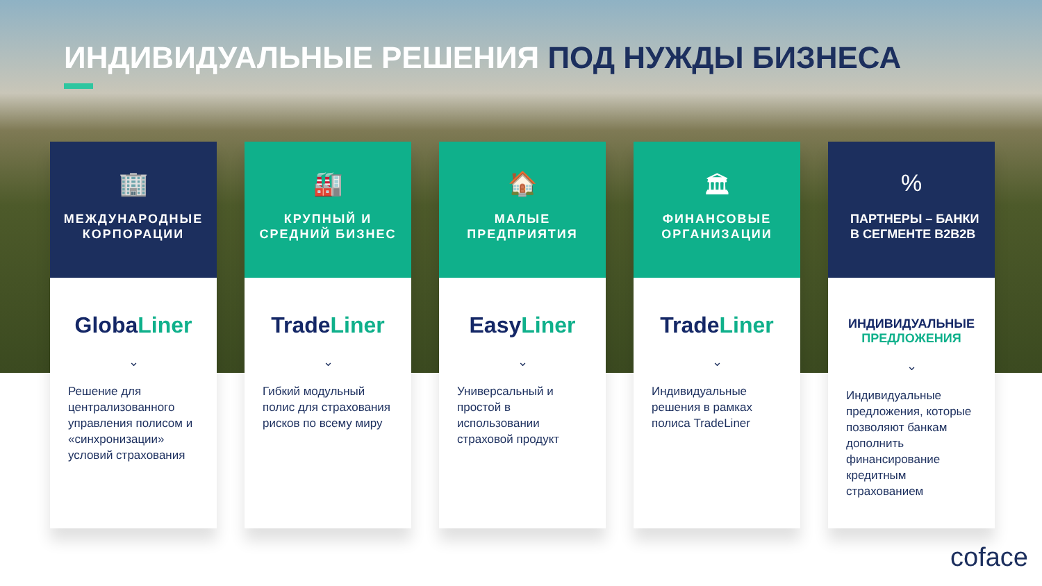ИНДИВИДУАЛЬНЫЕ РЕШЕНИЯ ПОД НУЖДЫ БИЗНЕСА
🏢
МЕЖДУНАРОДНЫЕ КОРПОРАЦИИ
GlobaLiner
⌄
Решение для централизованного управления полисом и «синхронизации» условий страхования
🏭
КРУПНЫЙ И СРЕДНИЙ БИЗНЕС
TradeLiner
⌄
Гибкий модульный полис для страхования рисков по всему миру
🏠
МАЛЫЕ ПРЕДПРИЯТИЯ
EasyLiner
⌄
Универсальный и простой в использовании страховой продукт
🏛
ФИНАНСОВЫЕ ОРГАНИЗАЦИИ
TradeLiner
⌄
Индивидуальные решения в рамках полиса TradeLiner
%
ПАРТНЕРЫ – БАНКИ В СЕГМЕНТЕ B2B2B
ИНДИВИДУАЛЬНЫЕ
ПРЕДЛОЖЕНИЯ
⌄
Индивидуальные предложения, которые позволяют банкам дополнить финансирование кредитным страхованием
coface